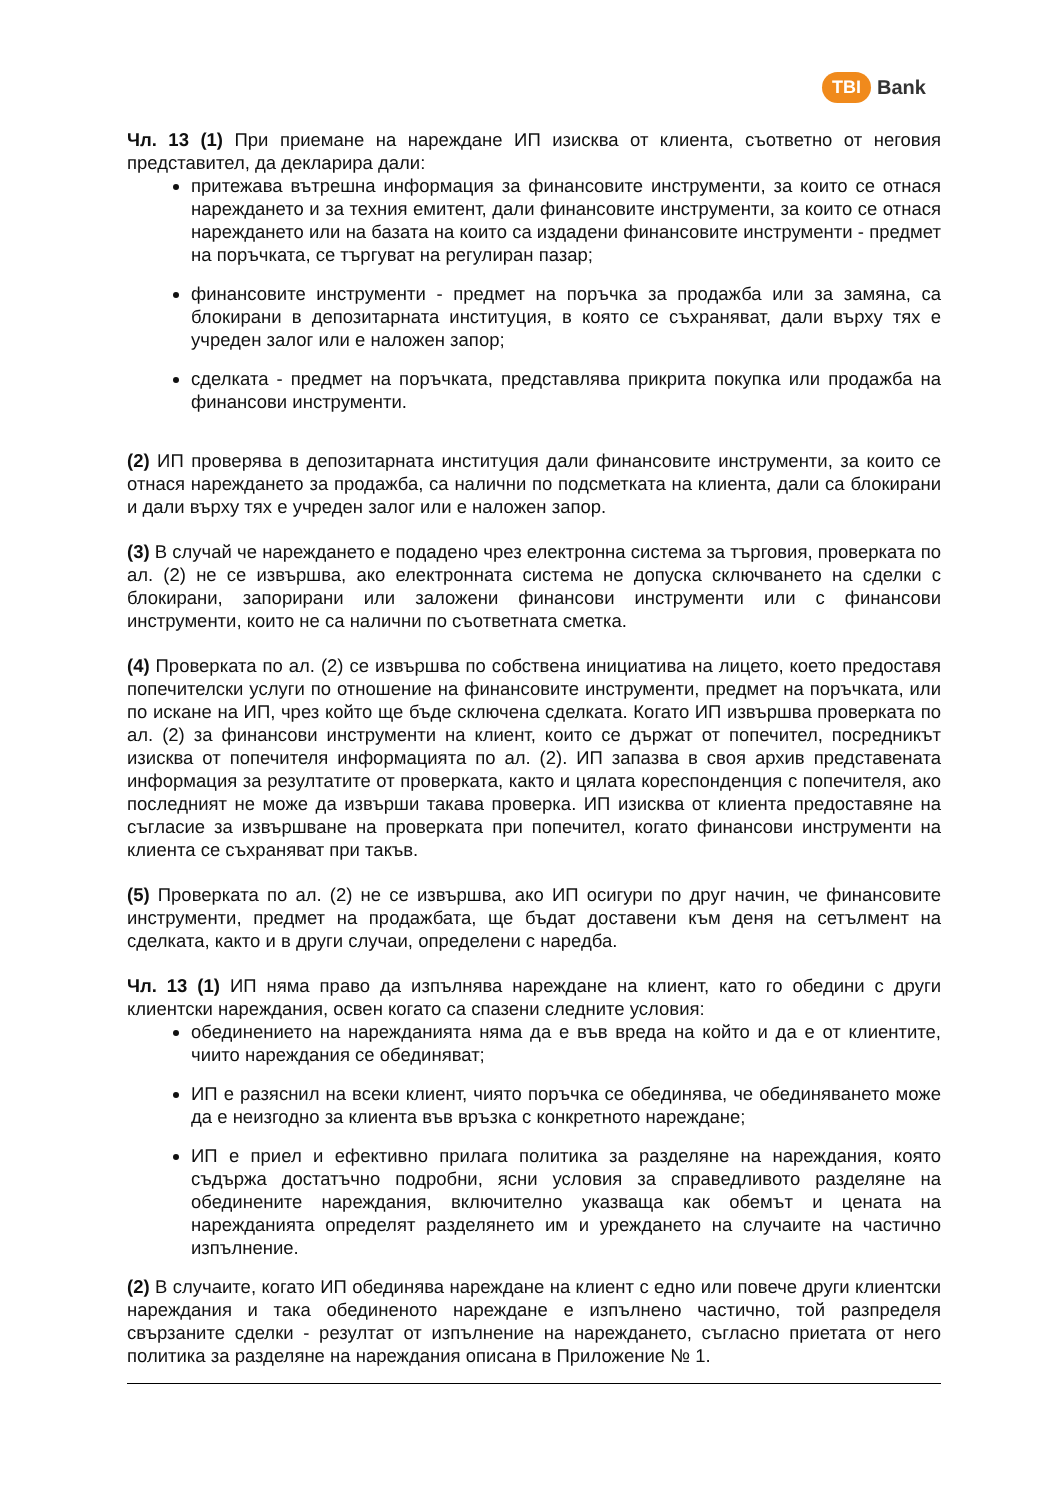TBI Bank
Чл. 13 (1) При приемане на нареждане ИП изисква от клиента, съответно от неговия представител, да декларира дали:
притежава вътрешна информация за финансовите инструменти, за които се отнася нареждането и за техния емитент, дали финансовите инструменти, за които се отнася нареждането или на базата на които са издадени финансовите инструменти - предмет на поръчката, се търгуват на регулиран пазар;
финансовите инструменти - предмет на поръчка за продажба или за замяна, са блокирани в депозитарната институция, в която се съхраняват, дали върху тях е учреден залог или е наложен запор;
сделката - предмет на поръчката, представлява прикрита покупка или продажба на финансови инструменти.
(2) ИП проверява в депозитарната институция дали финансовите инструменти, за които се отнася нареждането за продажба, са налични по подсметката на клиента, дали са блокирани и дали върху тях е учреден залог или е наложен запор.
(3) В случай че нареждането е подадено чрез електронна система за търговия, проверката по ал. (2) не се извършва, ако електронната система не допуска сключването на сделки с блокирани, запорирани или заложени финансови инструменти или с финансови инструменти, които не са налични по съответната сметка.
(4) Проверката по ал. (2) се извършва по собствена инициатива на лицето, което предоставя попечителски услуги по отношение на финансовите инструменти, предмет на поръчката, или по искане на ИП, чрез който ще бъде сключена сделката. Когато ИП извършва проверката по ал. (2) за финансови инструменти на клиент, които се държат от попечител, посредникът изисква от попечителя информацията по ал. (2). ИП запазва в своя архив представената информация за резултатите от проверката, както и цялата кореспонденция с попечителя, ако последният не може да извърши такава проверка. ИП изисква от клиента предоставяне на съгласие за извършване на проверката при попечител, когато финансови инструменти на клиента се съхраняват при такъв.
(5) Проверката по ал. (2) не се извършва, ако ИП осигури по друг начин, че финансовите инструменти, предмет на продажбата, ще бъдат доставени към деня на сетълмент на сделката, както и в други случаи, определени с наредба.
Чл. 13 (1) ИП няма право да изпълнява нареждане на клиент, като го обедини с други клиентски нареждания, освен когато са спазени следните условия:
обединението на нарежданията няма да е във вреда на който и да е от клиентите, чиито нареждания се обединяват;
ИП е разяснил на всеки клиент, чиято поръчка се обединява, че обединяването може да е неизгодно за клиента във връзка с конкретното нареждане;
ИП е приел и ефективно прилага политика за разделяне на нареждания, която съдържа достатъчно подробни, ясни условия за справедливото разделяне на обединените нареждания, включително указваща как обемът и цената на нарежданията определят разделянето им и уреждането на случаите на частично изпълнение.
(2) В случаите, когато ИП обединява нареждане на клиент с едно или повече други клиентски нареждания и така обединеното нареждане е изпълнено частично, той разпределя свързаните сделки - резултат от изпълнение на нареждането, съгласно приетата от него политика за разделяне на нареждания описана в Приложение № 1.